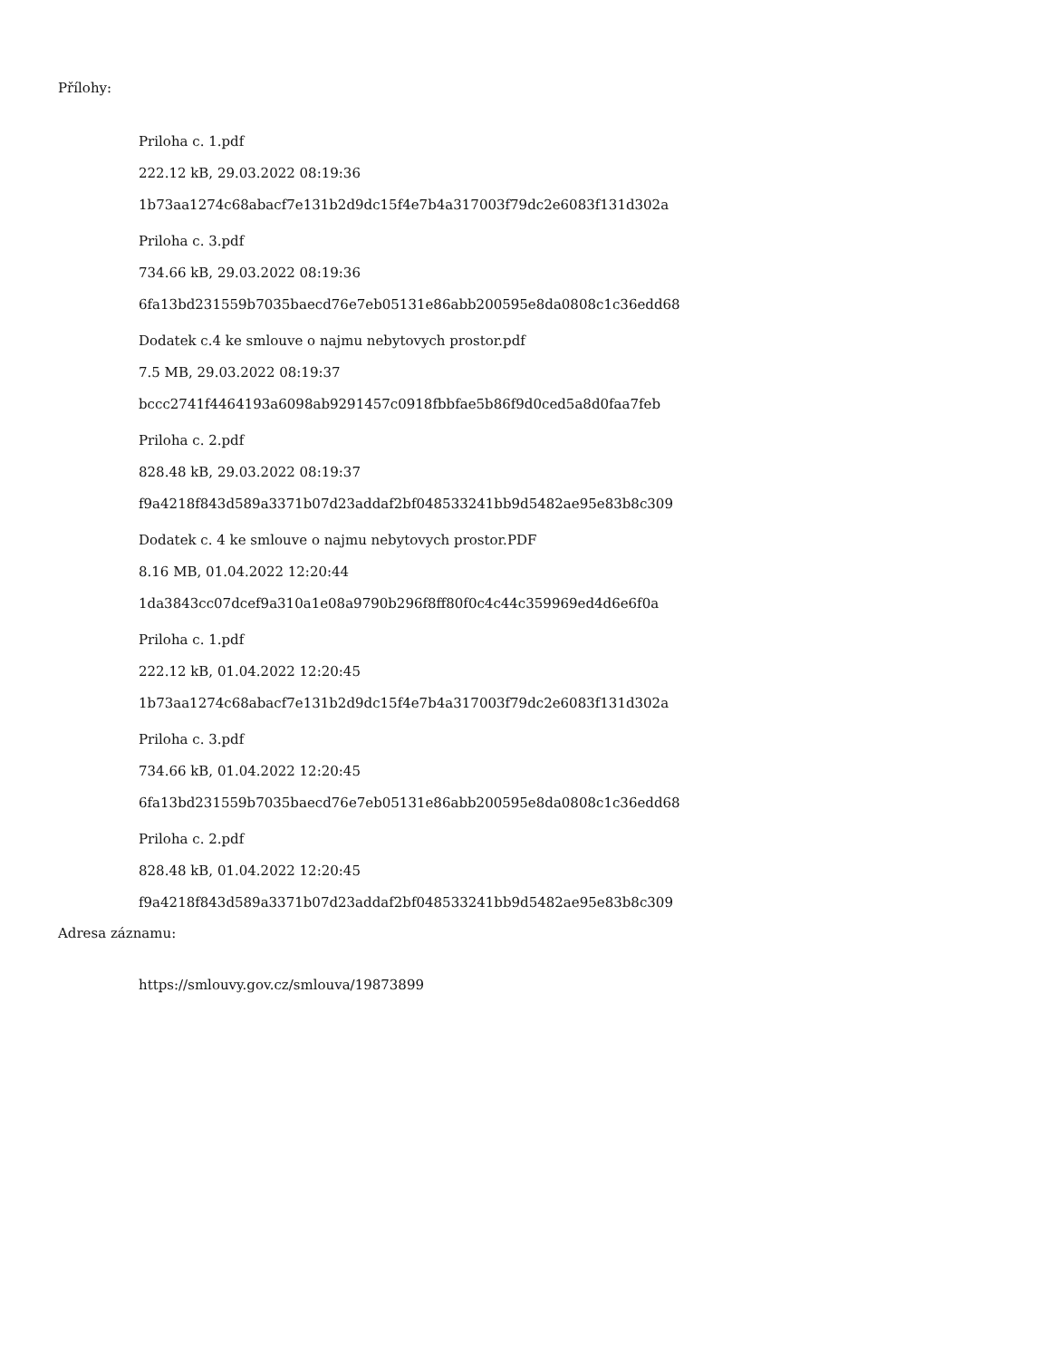Přílohy:
Priloha c. 1.pdf
222.12 kB, 29.03.2022 08:19:36
1b73aa1274c68abacf7e131b2d9dc15f4e7b4a317003f79dc2e6083f131d302a
Priloha c. 3.pdf
734.66 kB, 29.03.2022 08:19:36
6fa13bd231559b7035baecd76e7eb05131e86abb200595e8da0808c1c36edd68
Dodatek c.4 ke smlouve o najmu nebytovych prostor.pdf
7.5 MB, 29.03.2022 08:19:37
bccc2741f4464193a6098ab9291457c0918fbbfae5b86f9d0ced5a8d0faa7feb
Priloha c. 2.pdf
828.48 kB, 29.03.2022 08:19:37
f9a4218f843d589a3371b07d23addaf2bf048533241bb9d5482ae95e83b8c309
Dodatek c. 4 ke smlouve o najmu nebytovych prostor.PDF
8.16 MB, 01.04.2022 12:20:44
1da3843cc07dcef9a310a1e08a9790b296f8ff80f0c4c44c359969ed4d6e6f0a
Priloha c. 1.pdf
222.12 kB, 01.04.2022 12:20:45
1b73aa1274c68abacf7e131b2d9dc15f4e7b4a317003f79dc2e6083f131d302a
Priloha c. 3.pdf
734.66 kB, 01.04.2022 12:20:45
6fa13bd231559b7035baecd76e7eb05131e86abb200595e8da0808c1c36edd68
Priloha c. 2.pdf
828.48 kB, 01.04.2022 12:20:45
f9a4218f843d589a3371b07d23addaf2bf048533241bb9d5482ae95e83b8c309
Adresa záznamu:
https://smlouvy.gov.cz/smlouva/19873899